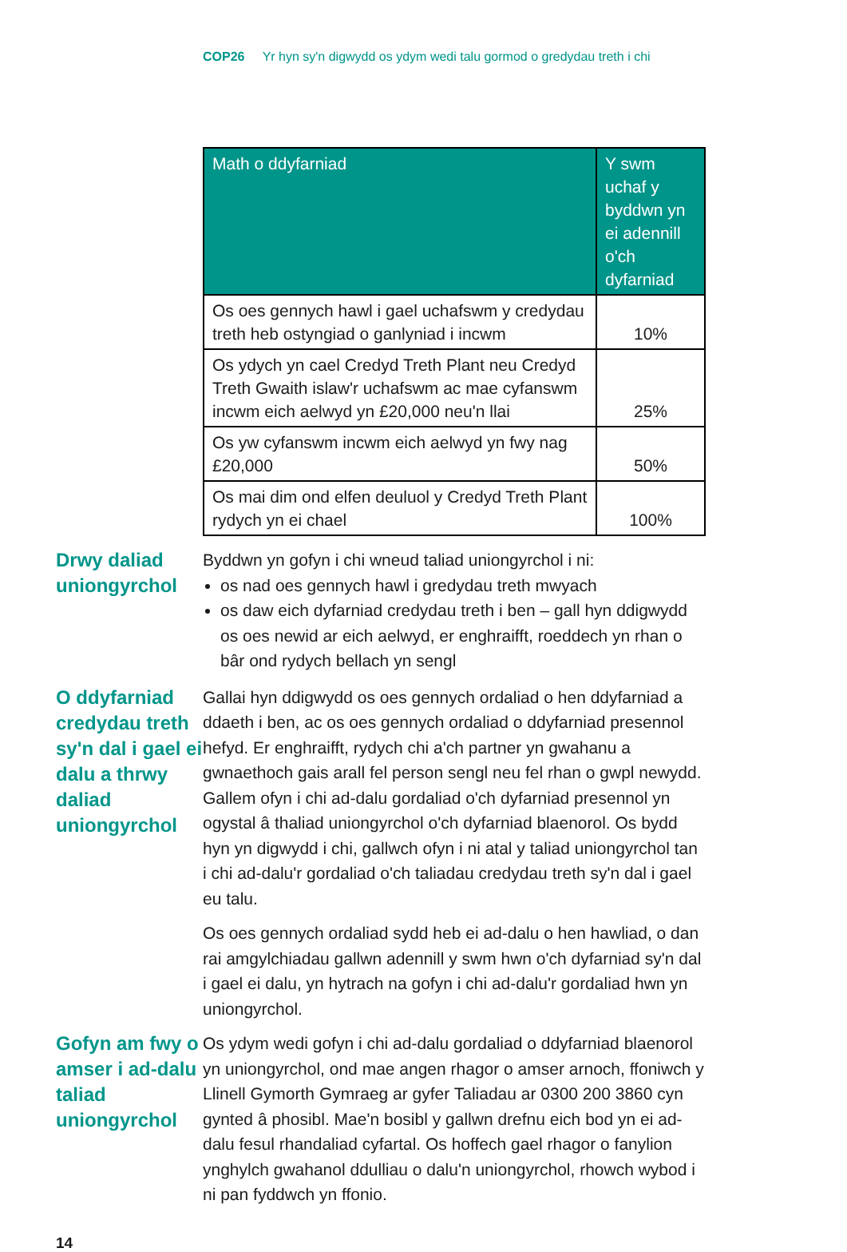COP26 Yr hyn sy'n digwydd os ydym wedi talu gormod o gredydau treth i chi
| Math o ddyfarniad | Y swm uchaf y byddwn yn ei adennill o'ch dyfarniad |
| --- | --- |
| Os oes gennych hawl i gael uchafswm y credydau treth heb ostyngiad o ganlyniad i incwm | 10% |
| Os ydych yn cael Credyd Treth Plant neu Credyd Treth Gwaith islaw'r uchafswm ac mae cyfanswm incwm eich aelwyd yn £20,000 neu'n llai | 25% |
| Os yw cyfanswm incwm eich aelwyd yn fwy nag £20,000 | 50% |
| Os mai dim ond elfen deuluol y Credyd Treth Plant rydych yn ei chael | 100% |
Drwy daliad uniongyrchol
Byddwn yn gofyn i chi wneud taliad uniongyrchol i ni:
os nad oes gennych hawl i gredydau treth mwyach
os daw eich dyfarniad credydau treth i ben – gall hyn ddigwydd os oes newid ar eich aelwyd, er enghraifft, roeddech yn rhan o bâr ond rydych bellach yn sengl
O ddyfarniad credydau treth sy'n dal i gael ei dalu a thrwy daliad uniongyrchol
Gallai hyn ddigwydd os oes gennych ordaliad o hen ddyfarniad a ddaeth i ben, ac os oes gennych ordaliad o ddyfarniad presennol hefyd. Er enghraifft, rydych chi a'ch partner yn gwahanu a gwnaethoch gais arall fel person sengl neu fel rhan o gwpl newydd. Gallem ofyn i chi ad-dalu gordaliad o'ch dyfarniad presennol yn ogystal â thaliad uniongyrchol o'ch dyfarniad blaenorol. Os bydd hyn yn digwydd i chi, gallwch ofyn i ni atal y taliad uniongyrchol tan i chi ad-dalu'r gordaliad o'ch taliadau credydau treth sy'n dal i gael eu talu.
Os oes gennych ordaliad sydd heb ei ad-dalu o hen hawliad, o dan rai amgylchiadau gallwn adennill y swm hwn o'ch dyfarniad sy'n dal i gael ei dalu, yn hytrach na gofyn i chi ad-dalu'r gordaliad hwn yn uniongyrchol.
Gofyn am fwy o amser i ad-dalu taliad uniongyrchol
Os ydym wedi gofyn i chi ad-dalu gordaliad o ddyfarniad blaenorol yn uniongyrchol, ond mae angen rhagor o amser arnoch, ffoniwch y Llinell Gymorth Gymraeg ar gyfer Taliadau ar 0300 200 3860 cyn gynted â phosibl. Mae'n bosibl y gallwn drefnu eich bod yn ei ad-dalu fesul rhandaliad cyfartal. Os hoffech gael rhagor o fanylion ynghylch gwahanol ddulliau o dalu'n uniongyrchol, rhowch wybod i ni pan fyddwch yn ffonio.
14